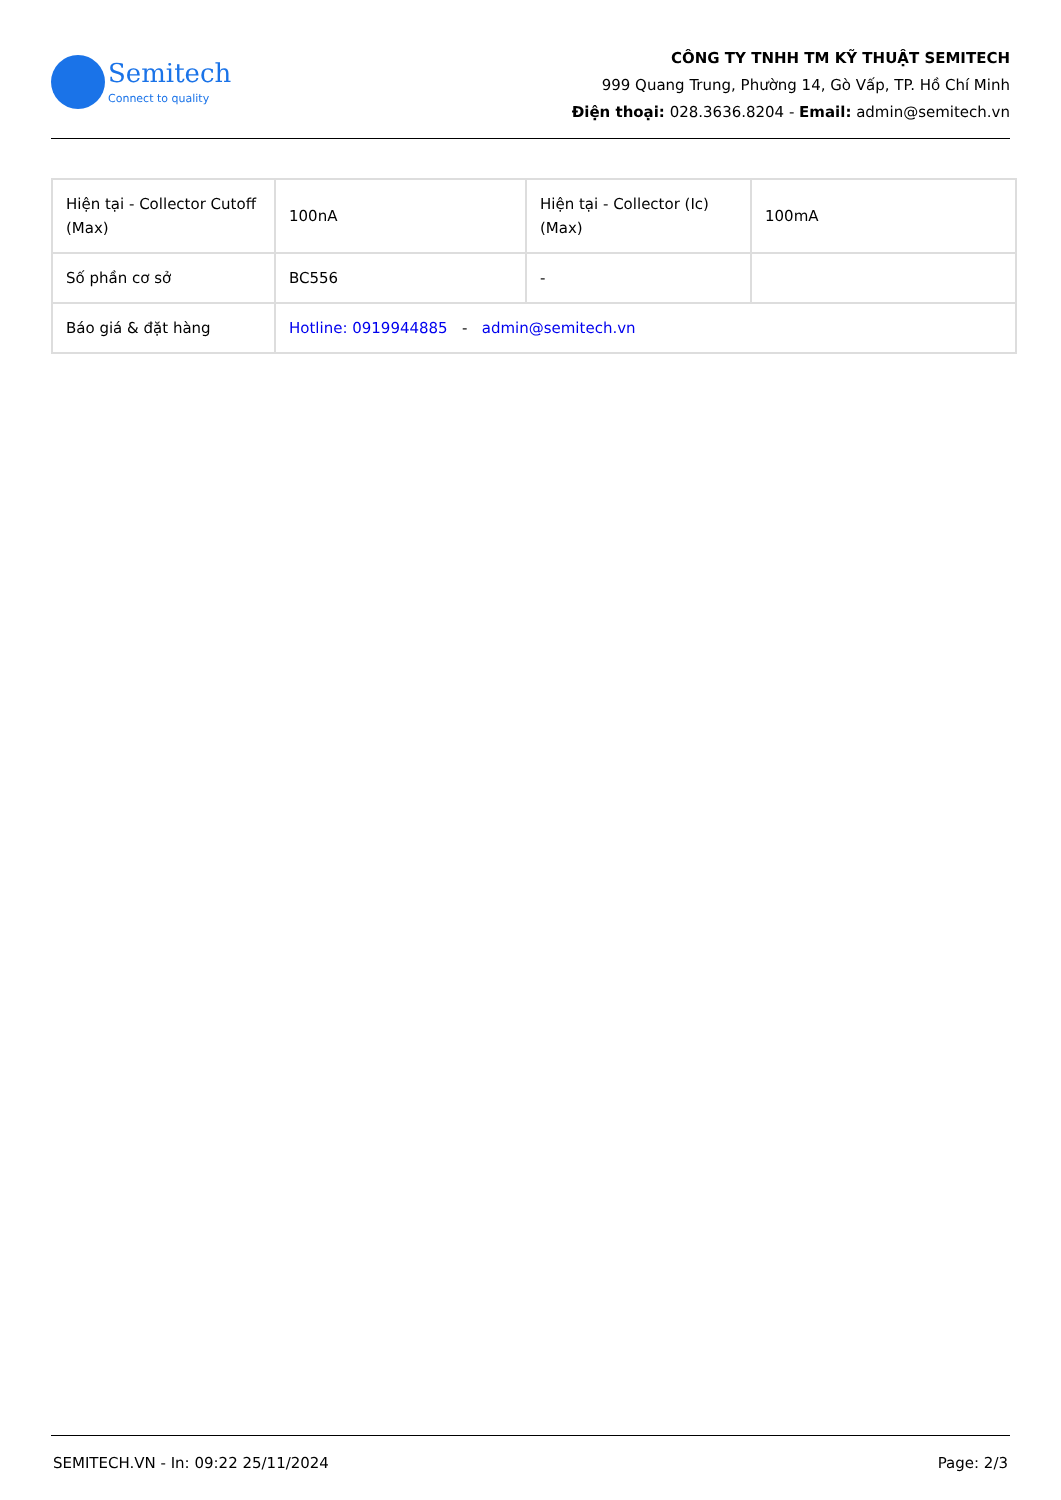Semitech
Connect to quality
CÔNG TY TNHH TM KỸ THUẬT SEMITECH
999 Quang Trung, Phường 14, Gò Vấp, TP. Hồ Chí Minh
Điện thoại: 028.3636.8204 - Email: admin@semitech.vn
| Hiện tại - Collector Cutoff (Max) | 100nA | Hiện tại - Collector (Ic) (Max) | 100mA |
| Số phần cơ sở | BC556 | - | |
| Báo giá & đặt hàng | Hotline: 0919944885 - admin@semitech.vn | | |
SEMITECH.VN - In: 09:22 25/11/2024 Page: 2/3